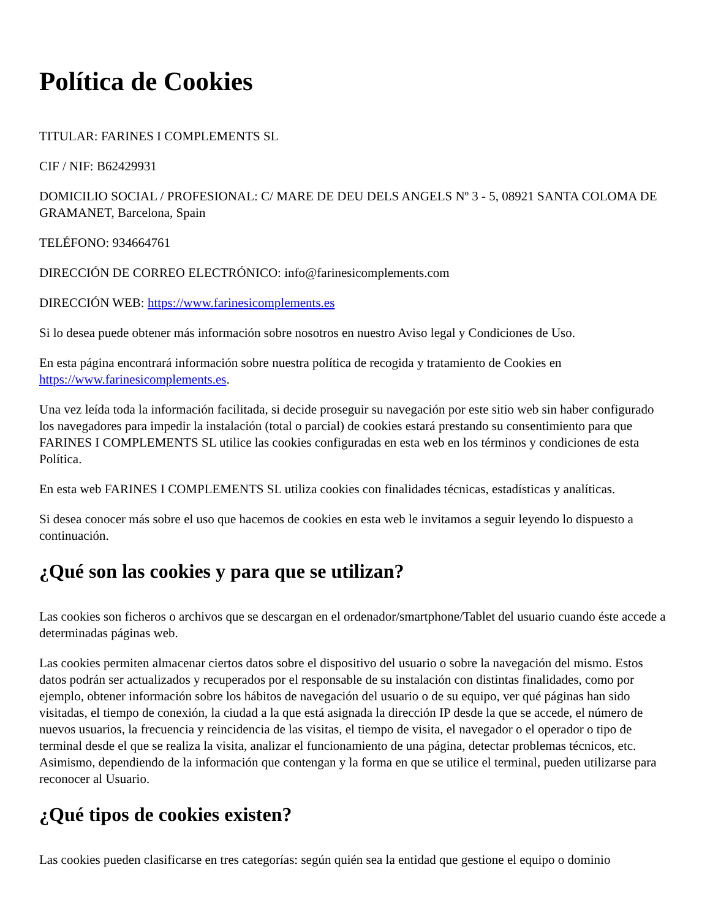Política de Cookies
TITULAR: FARINES I COMPLEMENTS SL
CIF / NIF: B62429931
DOMICILIO SOCIAL / PROFESIONAL: C/ MARE DE DEU DELS ANGELS Nº 3 - 5, 08921 SANTA COLOMA DE GRAMANET, Barcelona, Spain
TELÉFONO: 934664761
DIRECCIÓN DE CORREO ELECTRÓNICO: info@farinesicomplements.com
DIRECCIÓN WEB: https://www.farinesicomplements.es
Si lo desea puede obtener más información sobre nosotros en nuestro Aviso legal y Condiciones de Uso.
En esta página encontrará información sobre nuestra política de recogida y tratamiento de Cookies en https://www.farinesicomplements.es.
Una vez leída toda la información facilitada, si decide proseguir su navegación por este sitio web sin haber configurado los navegadores para impedir la instalación (total o parcial) de cookies estará prestando su consentimiento para que FARINES I COMPLEMENTS SL utilice las cookies configuradas en esta web en los términos y condiciones de esta Política.
En esta web FARINES I COMPLEMENTS SL utiliza cookies con finalidades técnicas, estadísticas y analíticas.
Si desea conocer más sobre el uso que hacemos de cookies en esta web le invitamos a seguir leyendo lo dispuesto a continuación.
¿Qué son las cookies y para que se utilizan?
Las cookies son ficheros o archivos que se descargan en el ordenador/smartphone/Tablet del usuario cuando éste accede a determinadas páginas web.
Las cookies permiten almacenar ciertos datos sobre el dispositivo del usuario o sobre la navegación del mismo. Estos datos podrán ser actualizados y recuperados por el responsable de su instalación con distintas finalidades, como por ejemplo, obtener información sobre los hábitos de navegación del usuario o de su equipo, ver qué páginas han sido visitadas, el tiempo de conexión, la ciudad a la que está asignada la dirección IP desde la que se accede, el número de nuevos usuarios, la frecuencia y reincidencia de las visitas, el tiempo de visita, el navegador o el operador o tipo de terminal desde el que se realiza la visita, analizar el funcionamiento de una página, detectar problemas técnicos, etc. Asimismo, dependiendo de la información que contengan y la forma en que se utilice el terminal, pueden utilizarse para reconocer al Usuario.
¿Qué tipos de cookies existen?
Las cookies pueden clasificarse en tres categorías: según quién sea la entidad que gestione el equipo o dominio